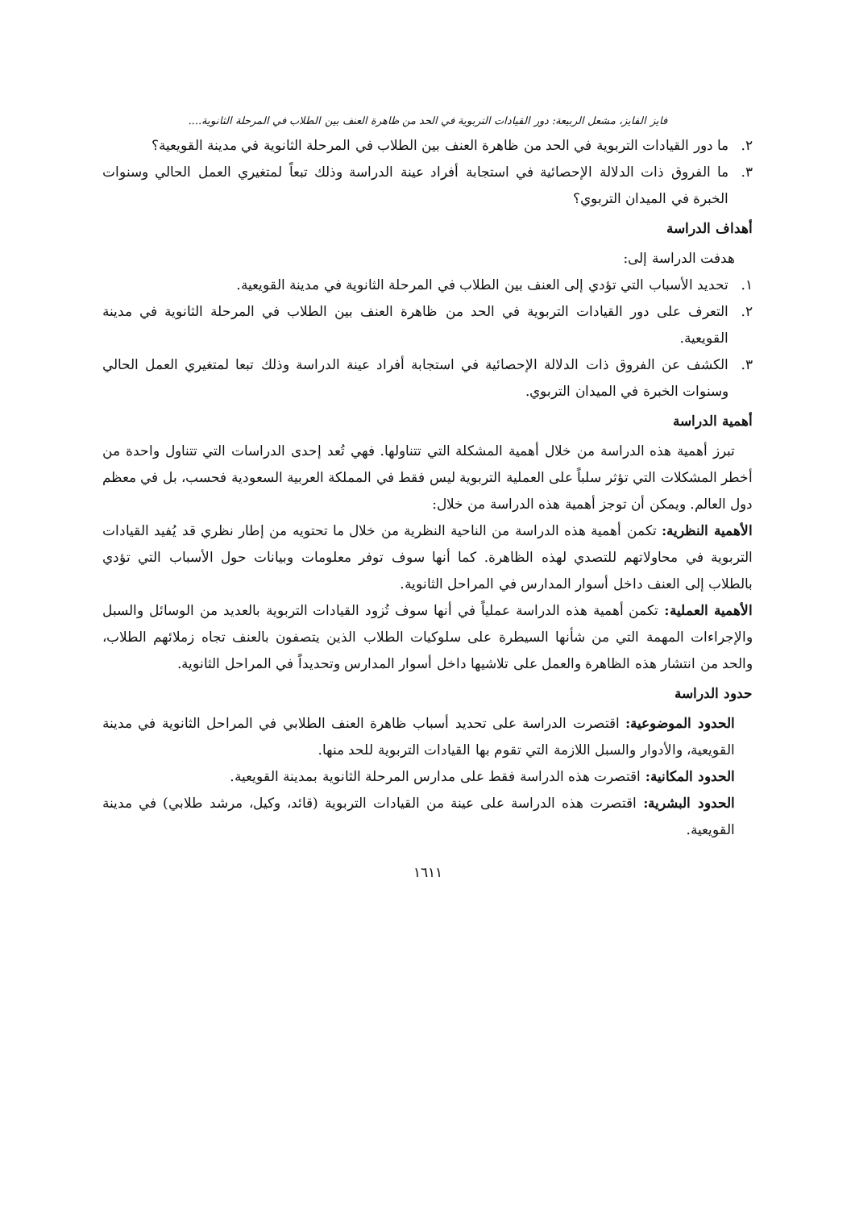فايز الفايز، مشعل الربيعة: دور القيادات التربوية في الحد من ظاهرة العنف بين الطلاب في المرحلة الثانوية....
٢. ما دور القيادات التربوية في الحد من ظاهرة العنف بين الطلاب في المرحلة الثانوية في مدينة القويعية؟
٣. ما الفروق ذات الدلالة الإحصائية في استجابة أفراد عينة الدراسة وذلك تبعاً لمتغيري العمل الحالي وسنوات الخبرة في الميدان التربوي؟
أهداف الدراسة
هدفت الدراسة إلى:
١. تحديد الأسباب التي تؤدي إلى العنف بين الطلاب في المرحلة الثانوية في مدينة القويعية.
٢. التعرف على دور القيادات التربوية في الحد من ظاهرة العنف بين الطلاب في المرحلة الثانوية في مدينة القويعية.
٣. الكشف عن الفروق ذات الدلالة الإحصائية في استجابة أفراد عينة الدراسة وذلك تبعا لمتغيري العمل الحالي وسنوات الخبرة في الميدان التربوي.
أهمية الدراسة
تبرز أهمية هذه الدراسة من خلال أهمية المشكلة التي تتناولها. فهي تُعد إحدى الدراسات التي تتناول واحدة من أخطر المشكلات التي تؤثر سلباً على العملية التربوية ليس فقط في المملكة العربية السعودية فحسب، بل في معظم دول العالم. ويمكن أن توجز أهمية هذه الدراسة من خلال:
الأهمية النظرية: تكمن أهمية هذه الدراسة من الناحية النظرية من خلال ما تحتويه من إطار نظري قد يُفيد القيادات التربوية في محاولاتهم للتصدي لهذه الظاهرة. كما أنها سوف توفر معلومات وبيانات حول الأسباب التي تؤدي بالطلاب إلى العنف داخل أسوار المدارس في المراحل الثانوية.
الأهمية العملية: تكمن أهمية هذه الدراسة عملياً في أنها سوف تُزود القيادات التربوية بالعديد من الوسائل والسبل والإجراءات المهمة التي من شأنها السيطرة على سلوكيات الطلاب الذين يتصفون بالعنف تجاه زملائهم الطلاب، والحد من انتشار هذه الظاهرة والعمل على تلاشيها داخل أسوار المدارس وتحديداً في المراحل الثانوية.
حدود الدراسة
الحدود الموضوعية: اقتصرت الدراسة على تحديد أسباب ظاهرة العنف الطلابي في المراحل الثانوية في مدينة القويعية، والأدوار والسبل اللازمة التي تقوم بها القيادات التربوية للحد منها.
الحدود المكانية: اقتصرت هذه الدراسة فقط على مدارس المرحلة الثانوية بمدينة القويعية.
الحدود البشرية: اقتصرت هذه الدراسة على عينة من القيادات التربوية (قائد، وكيل، مرشد طلابي) في مدينة القويعية.
١٦١١